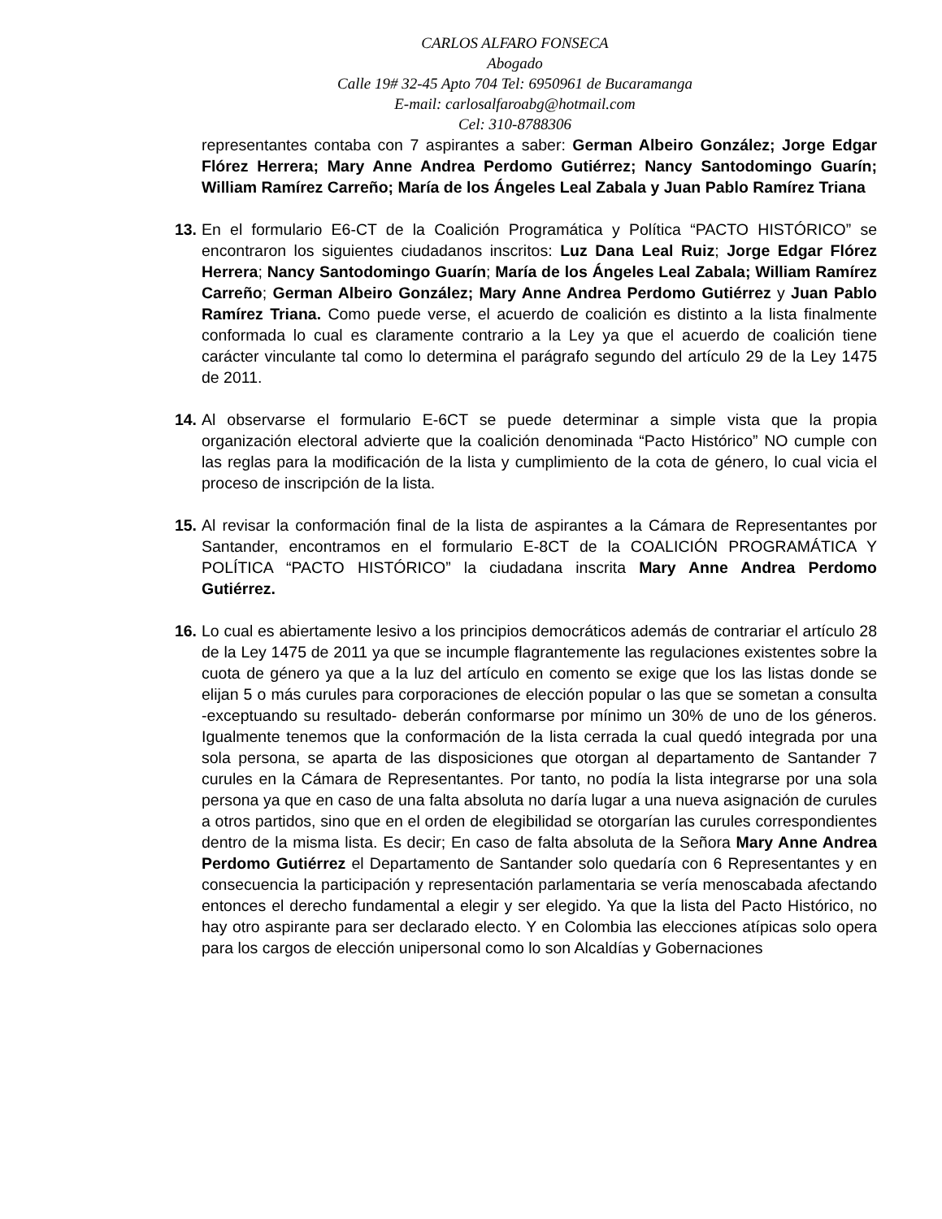CARLOS ALFARO FONSECA
Abogado
Calle 19# 32-45 Apto 704 Tel: 6950961 de Bucaramanga
E-mail: carlosalfaroabg@hotmail.com
Cel: 310-8788306
representantes contaba con 7 aspirantes a saber: German Albeiro González; Jorge Edgar Flórez Herrera; Mary Anne Andrea Perdomo Gutiérrez; Nancy Santodomingo Guarín; William Ramírez Carreño; María de los Ángeles Leal Zabala y Juan Pablo Ramírez Triana
13.
En el formulario E6-CT de la Coalición Programática y Política “PACTO HISTÓRICO” se encontraron los siguientes ciudadanos inscritos: Luz Dana Leal Ruiz; Jorge Edgar Flórez Herrera; Nancy Santodomingo Guarín; María de los Ángeles Leal Zabala; William Ramírez Carreño; German Albeiro González; Mary Anne Andrea Perdomo Gutiérrez y Juan Pablo Ramírez Triana. Como puede verse, el acuerdo de coalición es distinto a la lista finalmente conformada lo cual es claramente contrario a la Ley ya que el acuerdo de coalición tiene carácter vinculante tal como lo determina el parágrafo segundo del artículo 29 de la Ley 1475 de 2011.
14.
Al observarse el formulario E-6CT se puede determinar a simple vista que la propia organización electoral advierte que la coalición denominada “Pacto Histórico” NO cumple con las reglas para la modificación de la lista y cumplimiento de la cota de género, lo cual vicia el proceso de inscripción de la lista.
15.
Al revisar la conformación final de la lista de aspirantes a la Cámara de Representantes por Santander, encontramos en el formulario E-8CT de la COALICIÓN PROGRAMÁTICA Y POLÍTICA “PACTO HISTÓRICO” la ciudadana inscrita Mary Anne Andrea Perdomo Gutiérrez.
16.
Lo cual es abiertamente lesivo a los principios democráticos además de contrariar el artículo 28 de la Ley 1475 de 2011 ya que se incumple flagrantemente las regulaciones existentes sobre la cuota de género ya que a la luz del artículo en comento se exige que los las listas donde se elijan 5 o más curules para corporaciones de elección popular o las que se sometan a consulta -exceptuando su resultado- deberán conformarse por mínimo un 30% de uno de los géneros. Igualmente tenemos que la conformación de la lista cerrada la cual quedó integrada por una sola persona, se aparta de las disposiciones que otorgan al departamento de Santander 7 curules en la Cámara de Representantes. Por tanto, no podía la lista integrarse por una sola persona ya que en caso de una falta absoluta no daría lugar a una nueva asignación de curules a otros partidos, sino que en el orden de elegibilidad se otorgarían las curules correspondientes dentro de la misma lista. Es decir; En caso de falta absoluta de la Señora Mary Anne Andrea Perdomo Gutiérrez el Departamento de Santander solo quedaría con 6 Representantes y en consecuencia la participación y representación parlamentaria se vería menoscabada afectando entonces el derecho fundamental a elegir y ser elegido. Ya que la lista del Pacto Histórico, no hay otro aspirante para ser declarado electo. Y en Colombia las elecciones atípicas solo opera para los cargos de elección unipersonal como lo son Alcaldías y Gobernaciones